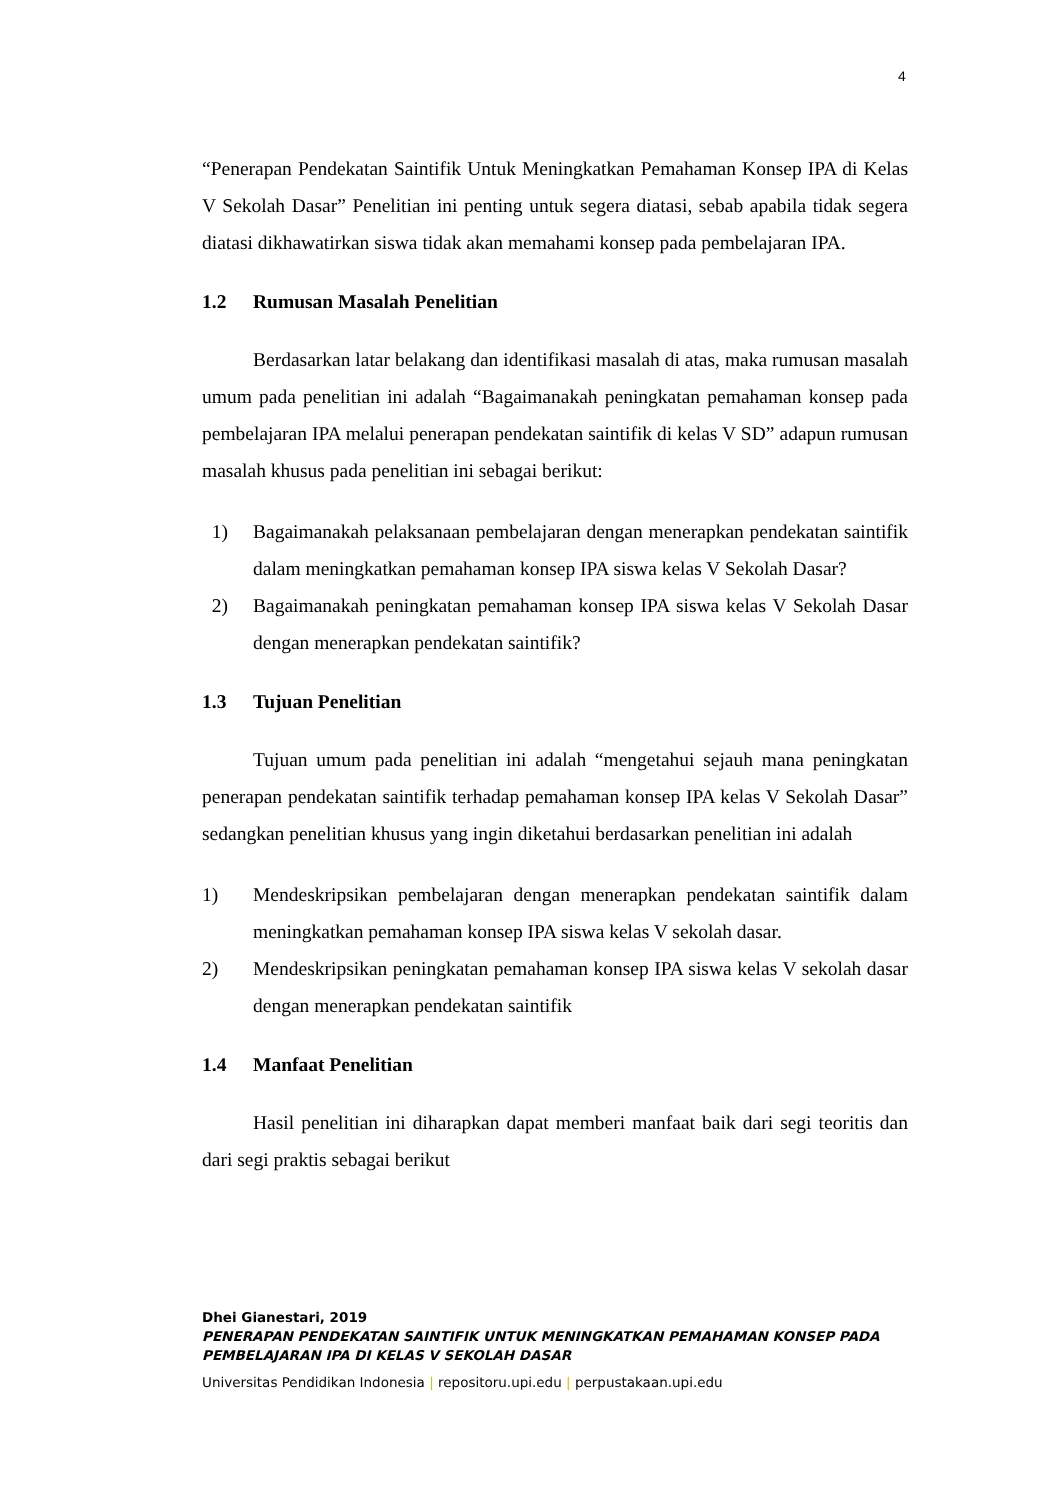4
“Penerapan Pendekatan Saintifik Untuk Meningkatkan Pemahaman Konsep IPA di Kelas V Sekolah Dasar” Penelitian ini penting untuk segera diatasi, sebab apabila tidak segera diatasi dikhawatirkan siswa tidak akan memahami konsep pada pembelajaran IPA.
1.2 Rumusan Masalah Penelitian
Berdasarkan latar belakang dan identifikasi masalah di atas, maka rumusan masalah umum pada penelitian ini adalah “Bagaimanakah peningkatan pemahaman konsep pada pembelajaran IPA melalui penerapan pendekatan saintifik di kelas V SD” adapun rumusan masalah khusus pada penelitian ini sebagai berikut:
1) Bagaimanakah pelaksanaan pembelajaran dengan menerapkan pendekatan saintifik dalam meningkatkan pemahaman konsep IPA siswa kelas V Sekolah Dasar?
2) Bagaimanakah peningkatan pemahaman konsep IPA siswa kelas V Sekolah Dasar dengan menerapkan pendekatan saintifik?
1.3 Tujuan Penelitian
Tujuan umum pada penelitian ini adalah “mengetahui sejauh mana peningkatan penerapan pendekatan saintifik terhadap pemahaman konsep IPA kelas V Sekolah Dasar” sedangkan penelitian khusus yang ingin diketahui berdasarkan penelitian ini adalah
1) Mendeskripsikan pembelajaran dengan menerapkan pendekatan saintifik dalam meningkatkan pemahaman konsep IPA siswa kelas V sekolah dasar.
2) Mendeskripsikan peningkatan pemahaman konsep IPA siswa kelas V sekolah dasar dengan menerapkan pendekatan saintifik
1.4 Manfaat Penelitian
Hasil penelitian ini diharapkan dapat memberi manfaat baik dari segi teoritis dan dari segi praktis sebagai berikut
Dhei Gianestari, 2019
PENERAPAN PENDEKATAN SAINTIFIK UNTUK MENINGKATKAN PEMAHAMAN KONSEP PADA
PEMBELAJARAN IPA DI KELAS V SEKOLAH DASAR
Universitas Pendidikan Indonesia | repositoru.upi.edu | perpustakaan.upi.edu